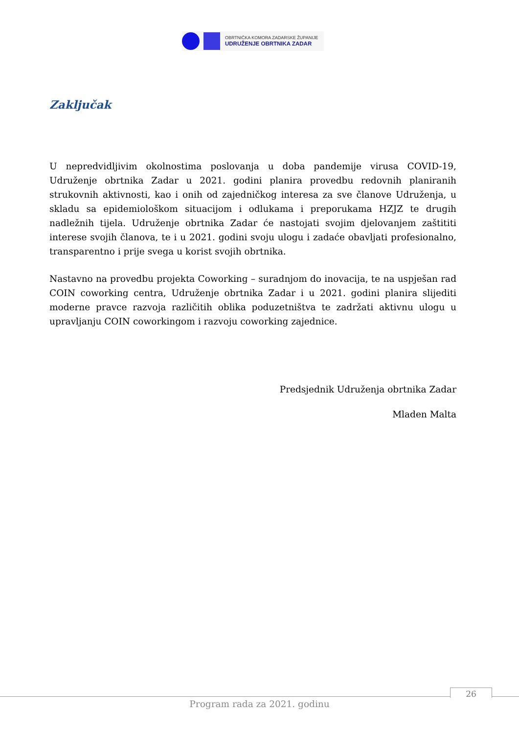OBRTNIČKA KOMORA ZADARSKE ŽUPANIJE
UDRUŽENJE OBRTNIKA ZADAR
Zaključak
U nepredvidljivim okolnostima poslovanja u doba pandemije virusa COVID-19, Udruženje obrtnika Zadar u 2021. godini planira provedbu redovnih planiranih strukovnih aktivnosti, kao i onih od zajedničkog interesa za sve članove Udruženja, u skladu sa epidemiološkom situacijom i odlukama i preporukama HZJZ te drugih nadležnih tijela. Udruženje obrtnika Zadar će nastojati svojim djelovanjem zaštititi interese svojih članova, te i u 2021. godini svoju ulogu i zadaće obavljati profesionalno, transparentno i prije svega u korist svojih obrtnika.
Nastavno na provedbu projekta Coworking – suradnjom do inovacija, te na uspješan rad COIN coworking centra, Udruženje obrtnika Zadar i u 2021. godini planira slijediti moderne pravce razvoja različitih oblika poduzetništva te zadržati aktivnu ulogu u upravljanju COIN coworkingom i razvoju coworking zajednice.
Predsjednik Udruženja obrtnika Zadar
Mladen Malta
26
Program rada za 2021. godinu